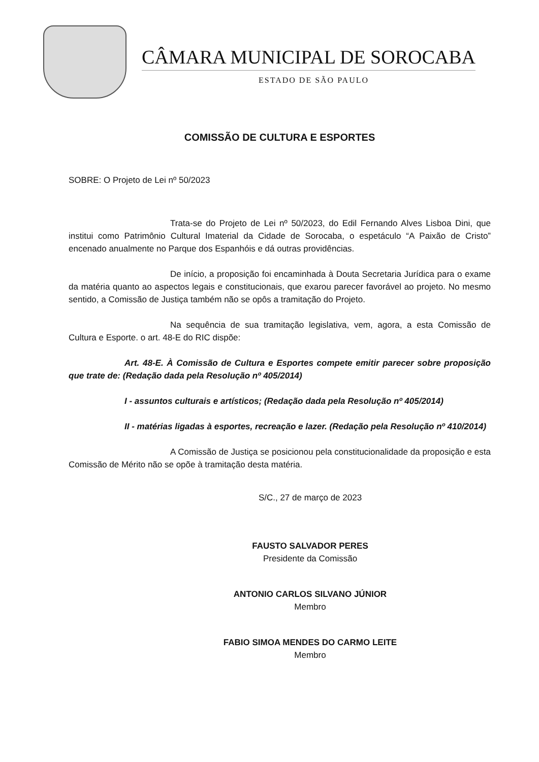CÂMARA MUNICIPAL DE SOROCABA
ESTADO DE SÃO PAULO
COMISSÃO DE CULTURA E ESPORTES
SOBRE: O Projeto de Lei nº 50/2023
Trata-se do Projeto de Lei nº 50/2023, do Edil Fernando Alves Lisboa Dini, que institui como Patrimônio Cultural Imaterial da Cidade de Sorocaba, o espetáculo “A Paixão de Cristo” encenado anualmente no Parque dos Espanhóis e dá outras providências.
De início, a proposição foi encaminhada à Douta Secretaria Jurídica para o exame da matéria quanto ao aspectos legais e constitucionais, que exarou parecer favorável ao projeto. No mesmo sentido, a Comissão de Justiça também não se opôs a tramitação do Projeto.
Na sequência de sua tramitação legislativa, vem, agora, a esta Comissão de Cultura e Esporte. o art. 48-E do RIC dispõe:
Art. 48-E. À Comissão de Cultura e Esportes compete emitir parecer sobre proposição que trate de: (Redação dada pela Resolução nº 405/2014)
I - assuntos culturais e artísticos; (Redação dada pela Resolução nº 405/2014)
II - matérias ligadas à esportes, recreação e lazer. (Redação pela Resolução nº 410/2014)
A Comissão de Justiça se posicionou pela constitucionalidade da proposição e esta Comissão de Mérito não se opõe à tramitação desta matéria.
S/C., 27 de março de 2023
FAUSTO SALVADOR PERES
Presidente da Comissão
ANTONIO CARLOS SILVANO JÚNIOR
Membro
FABIO SIMOA MENDES DO CARMO LEITE
Membro